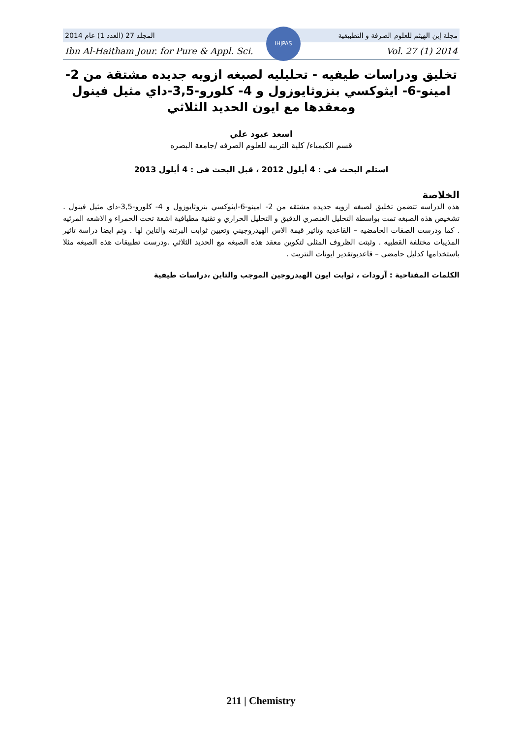المجلد 27 (العدد 1) عام 2014 مجلة إبن الهيثم للعلوم الصرفة و التطبيقية
Ibn Al-Haitham Jour. for Pure & Appl. Sci. Vol. 27 (1) 2014
IHJPAS
تخليق ودراسات طيفيه - تحليليه لصبغه ازويه جديده مشتقة من 2- امينو-6- ايثوكسي بنزوثايوزول و 4- كلورو-3,5-داي مثيل فينول ومعقدها مع ايون الحديد الثلاثي
اسعد عبود علي
قسم الكيمياء/ كلية التربيه للعلوم الصرفه /جامعة البصره
استلم البحث في : 4 أيلول 2012 ، قبل البحث في : 4 أيلول 2013
الخلاصة
هذه الدراسه تتضمن تخليق لصبغه ازويه جديده مشتقه من 2- امينو-6-ايثوكسي بنزوثايوزول و 4- كلورو-3,5-داي مثيل فينول . تشخيص هذه الصبغه تمت بواسطة التحليل العنصري الدقيق و التحليل الحراري و تقنية مطيافية اشعة تحت الحمراء و الاشعه المرئيه . كما ودرست الصفات الحامضيه – القاعديه وتاثير قيمة الاس الهيدروجيني وتعيين ثوابت البرتنه والتاين لها . وتم ايضا دراسة تاثير المذيبات مختلفة القطبيه . وثبتت الظروف المثلى لتكوين معقد هذه الصبغه مع الحديد الثلاثي .ودرست تطبيقات هذه الصبغه مثلا باستخدامها كدليل حامضي – قاعديوتقدير ايونات النتريت .
الكلمات المفتاحية : آزودات ، ثوابت ايون الهيدروجين الموجب والتاين ،دراسات طيفية
211 | Chemistry